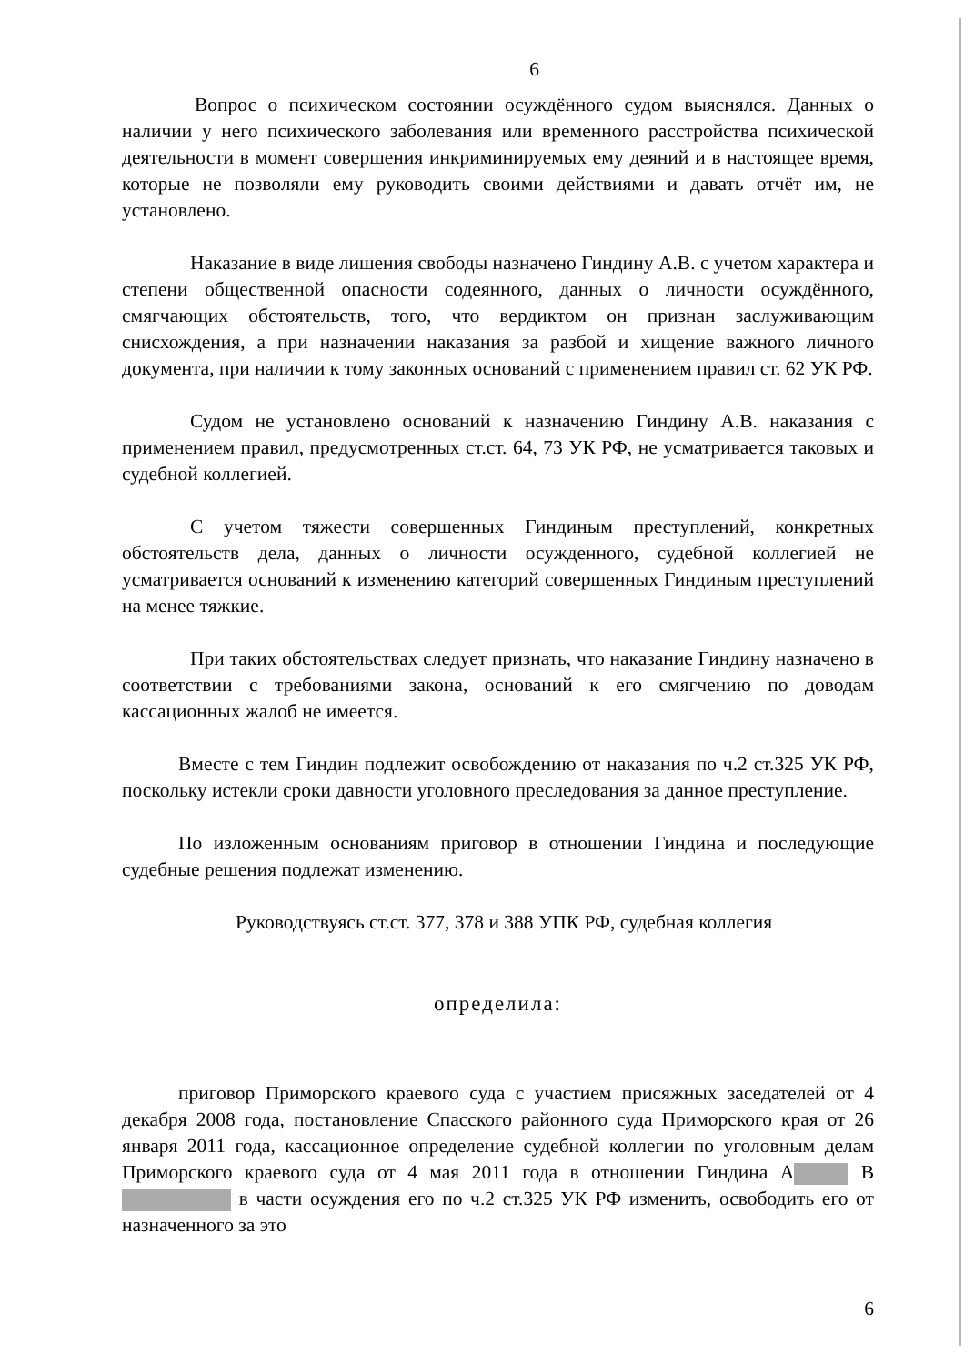6
Вопрос о психическом состоянии осуждённого судом выяснялся. Данных о наличии у него психического заболевания или временного расстройства психической деятельности в момент совершения инкриминируемых ему деяний и в настоящее время, которые не позволяли ему руководить своими действиями и давать отчёт им, не установлено.
Наказание в виде лишения свободы назначено Гиндину А.В. с учетом характера и степени общественной опасности содеянного, данных о личности осуждённого, смягчающих обстоятельств, того, что вердиктом он признан заслуживающим снисхождения, а при назначении наказания за разбой и хищение важного личного документа, при наличии к тому законных оснований с применением правил ст. 62 УК РФ.
Судом не установлено оснований к назначению Гиндину А.В. наказания с применением правил, предусмотренных ст.ст. 64, 73 УК РФ, не усматривается таковых и судебной коллегией.
С учетом тяжести совершенных Гиндиным преступлений, конкретных обстоятельств дела, данных о личности осужденного, судебной коллегией не усматривается оснований к изменению категорий совершенных Гиндиным преступлений на менее тяжкие.
При таких обстоятельствах следует признать, что наказание Гиндину назначено в соответствии с требованиями закона, оснований к его смягчению по доводам кассационных жалоб не имеется.
Вместе с тем Гиндин подлежит освобождению от наказания по ч.2 ст.325 УК РФ, поскольку истекли сроки давности уголовного преследования за данное преступление.
По изложенным основаниям приговор в отношении Гиндина и последующие судебные решения подлежат изменению.
Руководствуясь ст.ст. 377, 378 и 388 УПК РФ, судебная коллегия
определила:
приговор Приморского краевого суда с участием присяжных заседателей от 4 декабря 2008 года, постановление Спасского районного суда Приморского края от 26 января 2011 года, кассационное определение судебной коллегии по уголовным делам Приморского краевого суда от 4 мая 2011 года в отношении Гиндина А В в части осуждения его по ч.2 ст.325 УК РФ изменить, освободить его от назначенного за это
6